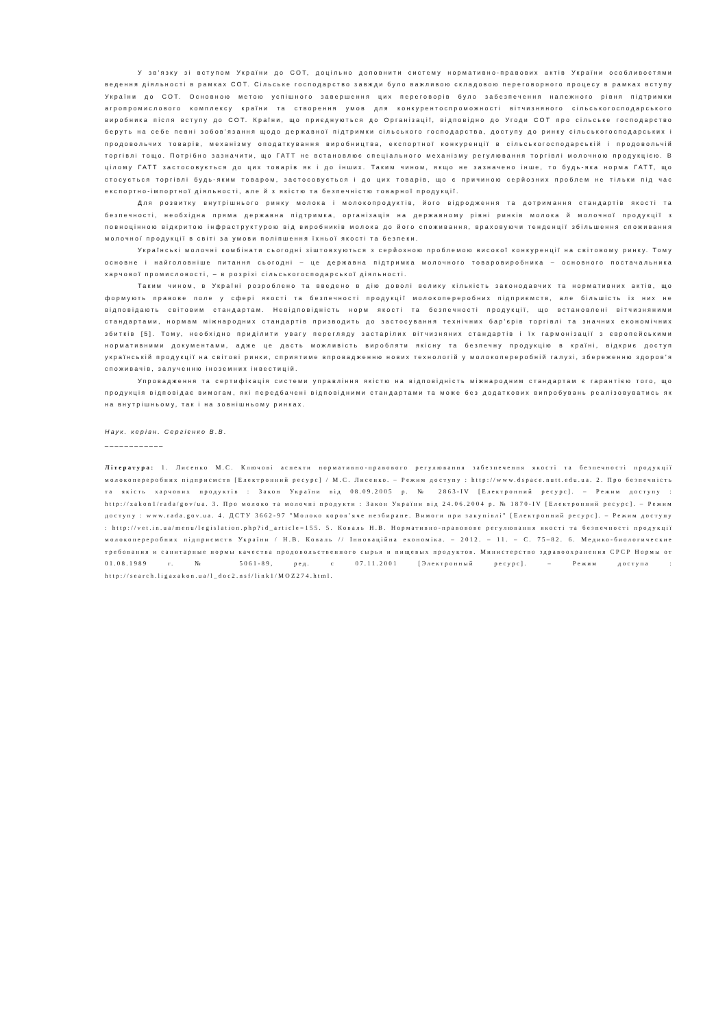У зв’язку зі вступом України до СОТ, доцільно доповнити систему нормативно-правових актів України особливостями ведення діяльності в рамках СОТ. Сільське господарство завжди було важливою складовою переговорного процесу в рамках вступу України до СОТ. Основною метою успішного завершення цих переговорів було забезпечення належного рівня підтримки агропромислового комплексу країни та створення умов для конкурентоспроможності вітчизняного сільськогосподарського виробника після вступу до СОТ. Країни, що приєднуються до Організації, відповідно до Угоди СОТ про сільське господарство беруть на себе певні зобов’язання щодо державної підтримки сільського господарства, доступу до ринку сільськогосподарських і продовольчих товарів, механізму оподаткування виробництва, експортної конкуренції в сільськогосподарській і продовольчій торгівлі тощо. Потрібно зазначити, що ГАТТ не встановлює спеціального механізму регулювання торгівлі молочною продукцією. В цілому ГАТТ застосовується до цих товарів як і до інших. Таким чином, якщо не зазначено інше, то будь-яка норма ГАТТ, що стосується торгівлі будь-яким товаром, застосовується і до цих товарів, що є причиною серйозних проблем не тільки під час експортно-імпортної діяльності, але й з якістю та безпечністю товарної продукції.
Для розвитку внутрішнього ринку молока і молокопродуктів, його відродження та дотримання стандартів якості та безпечності, необхідна пряма державна підтримка, організація на державному рівні ринків молока й молочної продукції з повноцінною відкритою інфраструктурою від виробників молока до його споживання, враховуючи тенденції збільшення споживання молочної продукції в світі за умови поліпшення їхньої якості та безпеки.
Українські молочні комбінати сьогодні зіштовхуються з серйозною проблемою високої конкуренції на світовому ринку. Тому основне і найголовніше питання сьогодні – це державна підтримка молочного товаровиробника – основного постачальника харчової промисловості, – в розрізі сільськогосподарської діяльності.
Таким чином, в Україні розроблено та введено в дію доволі велику кількість законодавчих та нормативних актів, що формують правове поле у сфері якості та безпечності продукції молокопереробних підприємств, але більшість із них не відповідають світовим стандартам. Невідповідність норм якості та безпечності продукції, що встановлені вітчизняними стандартами, нормам міжнародних стандартів призводить до застосування технічних бар’єрів торгівлі та значних економічних збитків [5]. Тому, необхідно приділити увагу перегляду застарілих вітчизняних стандартів і їх гармонізації з європейськими нормативними документами, адже це дасть можливість виробляти якісну та безпечну продукцію в країні, відкриє доступ українській продукції на світові ринки, сприятиме впровадженню нових технологій у молокопереробній галузі, збереженню здоров’я споживачів, залученню іноземних інвестицій.
Упровадження та сертифікація системи управління якістю на відповідність міжнародним стандартам є гарантією того, що продукція відповідає вимогам, які передбачені відповідними стандартами та може без додаткових випробувань реалізовуватись як на внутрішньому, так і на зовнішньому ринках.
Наук. керівн. Сергієнко В.В.
____________
Література: 1. Лисенко М.С. Ключові аспекти нормативно-правового регулювання забезпечення якості та безпечності продукції молокопереробних підприємств [Електронний ресурс] / М.С. Лисенко. – Режим доступу : http://www.dspace.nutt.edu.ua. 2. Про безпечність та якість харчових продуктів : Закон України від 08.09.2005 р. № 2863-IV [Електронний ресурс]. – Режим доступу : http://zakon1/rada/gov/ua. 3. Про молоко та молочні продукти : Закон України від 24.06.2004 р. № 1870-IV [Електронний ресурс]. – Режим доступу : www.rada.gov.ua. 4. ДСТУ 3662-97 "Молоко коров’яче незбиране. Вимоги при закупівлі" [Електронний ресурс]. – Режим доступу : http://vet.in.ua/menu/legislation.php?id_article=155. 5. Коваль Н.В. Нормативно-правовове регулювання якості та безпечності продукції молокопереробних підприємств України / Н.В. Коваль // Інноваційна економіка. – 2012. – 11. – С. 75–82. 6. Медико-биологические требования и санитарные нормы качества продовольственного сырья и пищевых продуктов. Министерство здравоохранения СРСР Нормы от 01.08.1989 г. № 5061-89, ред. с 07.11.2001 [Электронный ресурс]. – Режим доступа : http://search.ligazakon.ua/l_doc2.nsf/link1/MOZ274.html.